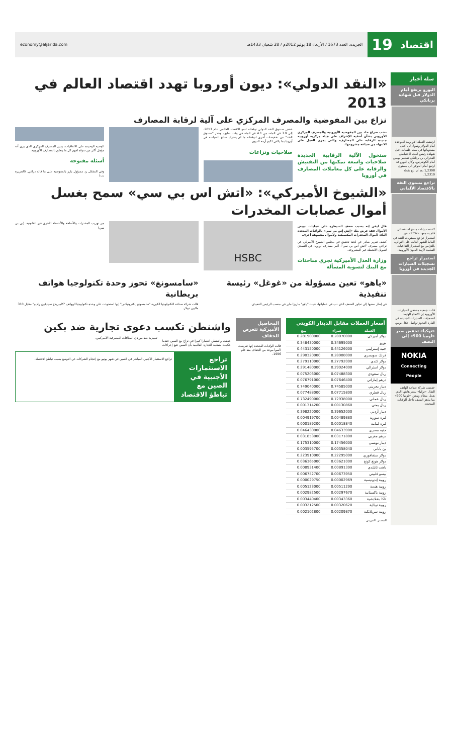اقتصاد
19
الجريدة. العدد 1673 / الأربعاء 18 يوليو 2012م / 28 شعبان 1433هـ economy@aljarida.com
سلة أخبار
اليورو يرتفع أمام الدولار قبل شهادة برنانكي
ارتفعت العملة الأوروبية الموحدة أمام الدولار وصولا إلى أعلى مستوياتها في ست جلسات، قبل شهادة رئيس البنك الاحتياطي الفدرالي بن برنانكي تستمر يومين أمام الكونغرس. وكان اليورو قد ارتفع أمام الدولار إلى مستوى 1,2308 بعد أن بلغ نقطة 1,2310.
تراجع مستوى الثقة بالاقتصاد الألماني
كشفت بيانات مسح استقصائي قام به معهد «ZEW» عن استمرار تراجع مستويات الثقة في ألمانيا للشهر الثالث على التوالي، بالتزامن مع استمرار التداعيات السلبية لأزمة الديون الأوروبية.
استمرار تراجع تسجيلات السيارات الجديدة في أوروبا
قالت جمعية مصنعي السيارات الأوروبية إن الاتجاه الهابط لتسجيلات السيارات الجديدة في القارة العجوز تواصل خلال يونيو.
«نوكيا» تخفض سعر «لوميا 900» إلى النصف
NOKIA
Connecting People
خفضت شركة صناعة الهاتف النقال «نوكيا» سعر هاتفها الذي يعمل بنظام ويندوز «لوميا 900» بما يناهز النصف داخل الولايات المتحدة.
«النقد الدولي»: ديون أوروبا تهدد اقتصاد العالم في 2013
نزاع بين المفوضية والمصرف المركزي على آلية لرقابة المصارف
نشب صراع حاد بين المفوضية الأوروبية والمصرف المركزي الأوروبي بشأن أحقية الإشراف على هيئة مركزية أوروبية جديدة للرقابة على المصارف، والتي يجري العمل على الانتهاء من صياغة مشروعها.
ستخول الآلية الرقابية الجديدة صلاحيات واسعة تمكنها من التفتيش والرقابة على كل معاملات المصارف في أوروبا
خفض صندوق النقد الدولي توقعاته لنمو الاقتصاد العالمي عام 2013، إلى 3.9 في المئة، من 4.1 في المئة في وقت سابق، وحذر "صندوق النقد" من تخفيضات أخرى لتوقعاته ما لم يتحرك صناع السياسة في أوروبا بما يكفي لكبح أزمة الديون.
صلاحيات ونزاعات
الوصية الوحيدة على الاتفاقيات، وبين المصرف المركزي الذي يرى أنه مؤهل أكثر من سواه لفهم كل ما يتعلق بالمصارف الأوروبية.
أسئلة مفتوحة
وفي المقابل رد مسؤول بارز بالمفوضية على ما قاله دراغي. (الجزيرة نت)
«الشيوخ الأميركي»: «اتش اس بي سي» سمح بغسل أموال عصابات المخدرات
قال ليفن إنه بسبب ضعف السيطرة على عمليات تبييض الأموال فقد عرض بنك «إتش إس بي سي» بالولايات المتحدة البلاد لأموال المخدرات المكسيكية ولأموال مشبوهة أخرى.
كشف تقرير صادر عن لجنة تحقيق في مجلس الشيوخ الأميركي عن تراخي مصرف "اتش اس بي سي"، أكبر مصارف أوروبا، في التصدي لتمويل الأنشطة غير المشروعة.
وزارة العدل الأميركية تجري مباحثات مع البنك لتسوية المسألة
HSBC
من تهريب المخدرات والأسلحة والأنشطة الأخرى غير القانونية. (بي بي سي)
«ياهو» تعين مسؤولة من «غوغل» رئيسة تنفيذية
في إطار سعيها إلى تجاوز الضعف الذي دب في عملياتها، عينت "ياهو" ماريزا ماير في منصب الرئيس التنفيذي.
«سامسونغ» تحوز وحدة تكنولوجيا هواتف بريطانية
قالت شركة صناعة التكنولوجيا الكورية "سامسونغ إلكترونيكس" إنها استحوذت على وحدة تكنولوجيا الهواتف "كامبريدج سيليكون راديو" مقابل 310 ملايين دولار.
أسعار العملات مقابل الدينار الكويتي
| العملة | شراء | بيع |
| --- | --- | --- |
| دولار أميركي | 0.28070000 | 0.281900000 |
| يورو | 0.34695000 | 0.348430000 |
| جنيه إسترليني | 0.44126000 | 0.443150000 |
| فرنك سويسري | 0.28908000 | 0.290320000 |
| دولار كندي | 0.27792000 | 0.279110000 |
| دولار استرالي | 0.29024000 | 0.291480000 |
| ريال سعودي | 0.07488300 | 0.075203000 |
| درهم إماراتي | 0.07646400 | 0.076791000 |
| دينار بحريني | 0.74585000 | 0.749040000 |
| ريال قطري | 0.07715800 | 0.077488000 |
| ريال عماني | 0.72938000 | 0.732490000 |
| ريال يمني | 0.00130860 | 0.001314200 |
| دينار أردني | 0.39652000 | 0.398220000 |
| ليرة سورية | 0.00489880 | 0.004919700 |
| ليرة لبنانية | 0.00018840 | 0.000189200 |
| جنيه مصري | 0.04633900 | 0.046430000 |
| درهم مغربي | 0.03171800 | 0.031853000 |
| دينار تونسي | 0.17456000 | 0.175310000 |
| ين ياباني | 0.00358040 | 0.003595700 |
| دولار سنغافوري | 0.22295000 | 0.223910000 |
| دولار هونغ كونغ | 0.03621000 | 0.036365000 |
| باهت تايلندي | 0.00891390 | 0.008931400 |
| بيسو فلبيني | 0.00673950 | 0.006752700 |
| روبية إندونيسية | 0.00002969 | 0.000029750 |
| روبية هندية | 0.00511290 | 0.005123000 |
| روبية باكستانية | 0.00297670 | 0.002982500 |
| تاكا بنغلادشية | 0.00343360 | 0.003440400 |
| روبية نيبالية | 0.00320620 | 0.003212500 |
| روبية سريلانكية | 0.00209870 | 0.002102800 |
المصدر: المزيني
المحاصيل الأميركية تتعرض للجفاف
قالت الولايات المتحدة إنها تعرضت لأسوأ موجة من الجفاف منذ عام 1956.
واشنطن تكسب دعوى تجارية ضد بكين
حققت واشنطن انتصارا كبيرا في نزاع مع الصين عندما حكمت منظمة التجارة العالمية بأن الصين تتبع إجراءات تمييزية ضد موردي البطاقات المصرفية الأميركيين.
تراجع الاستثمارات الأجنبية في الصين مع تباطؤ الاقتصاد
تراجع الاستثمار الأجنبي المباشر في الصين في شهر يونيو مع إحجام الشركات عن التوسع بسبب تباطؤ الاقتصاد.